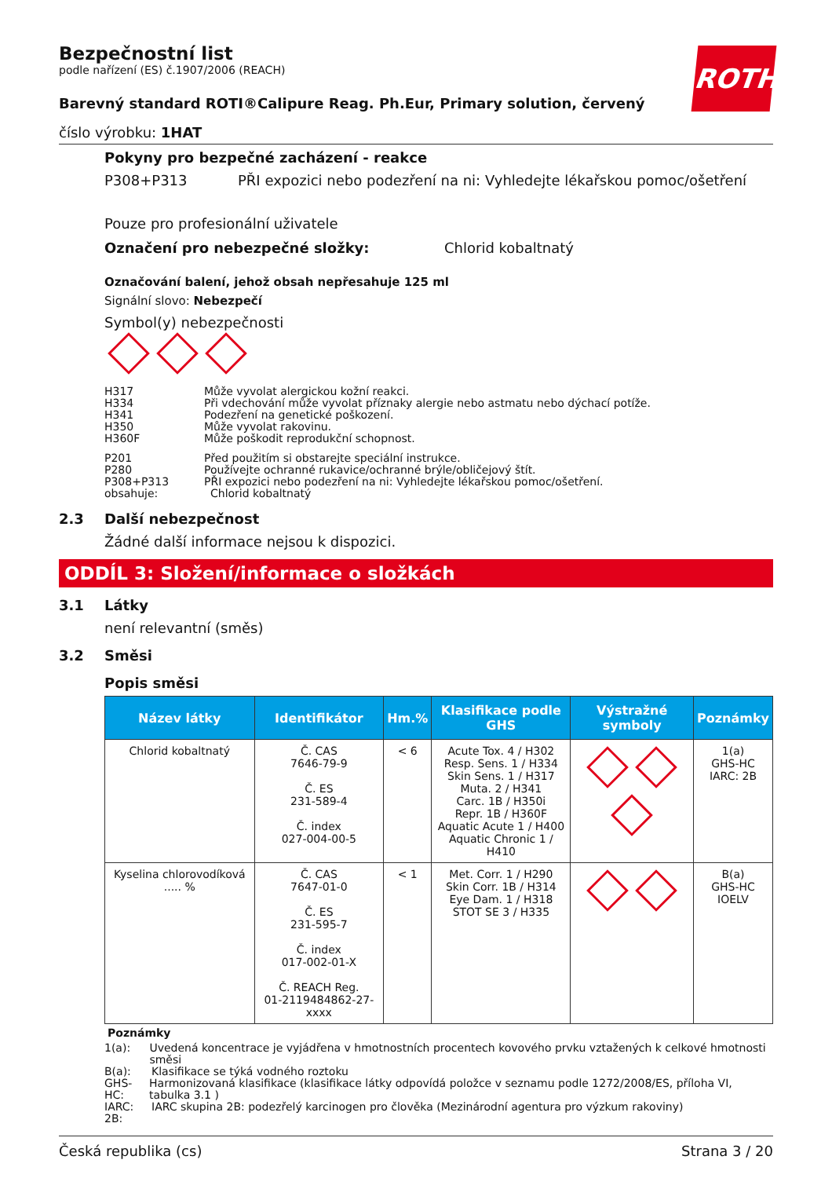ROTH
Bezpečnostní list
podle nařízení (ES) č.1907/2006 (REACH)
Barevný standard ROTI®Calipure Reag. Ph.Eur, Primary solution, červený
číslo výrobku: 1HAT
Pokyny pro bezpečné zacházení - reakce
P308+P313 PŘI expozici nebo podezření na ni: Vyhledejte lékařskou pomoc/ošetření
Pouze pro profesionální uživatele
Označení pro nebezpečné složky: Chlorid kobaltnatý
Označování balení, jehož obsah nepřesahuje 125 ml
Signální slovo: Nebezpečí
Symbol(y) nebezpečnosti
| H317 | Může vyvolat alergickou kožní reakci. |
| H334 | Při vdechování může vyvolat příznaky alergie nebo astmatu nebo dýchací potíže. |
| H341 | Podezření na genetické poškození. |
| H350 | Může vyvolat rakovinu. |
| H360F | Může poškodit reprodukční schopnost. |
| P201 | Před použitím si obstarejte speciální instrukce. |
| P280 | Používejte ochranné rukavice/ochranné brýle/obličejový štít. |
| P308+P313 | PŘI expozici nebo podezření na ni: Vyhledejte lékařskou pomoc/ošetření. |
| obsahuje: | Chlorid kobaltnatý |
2.3 Další nebezpečnost
Žádné další informace nejsou k dispozici.
ODDÍL 3: Složení/informace o složkách
3.1 Látky
není relevantní (směs)
3.2 Směsi
Popis směsi
| Název látky | Identifikátor | Hm.% | Klasifikace podle GHS | Výstražné symboly | Poznámky |
| --- | --- | --- | --- | --- | --- |
| Chlorid kobaltnatý | Č. CAS 7646-79-9 Č. ES 231-589-4 Č. index 027-004-00-5 | < 6 | Acute Tox. 4 / H302 Resp. Sens. 1 / H334 Skin Sens. 1 / H317 Muta. 2 / H341 Carc. 1B / H350i Repr. 1B / H360F Aquatic Acute 1 / H400 Aquatic Chronic 1 / H410 | | 1(a) GHS-HC IARC: 2B |
| Kyselina chlorovodíková ..... % | Č. CAS 7647-01-0 Č. ES 231-595-7 Č. index 017-002-01-X Č. REACH Reg. 01-2119484862-27-xxxx | < 1 | Met. Corr. 1 / H290 Skin Corr. 1B / H314 Eye Dam. 1 / H318 STOT SE 3 / H335 | | B(a) GHS-HC IOELV |
Poznámky
1(a): Uvedená koncentrace je vyjádřena v hmotnostních procentech kovového prvku vztažených k celkové hmotnosti směsi
B(a): Klasifikace se týká vodného roztoku
GHS-HC: Harmonizovaná klasifikace (klasifikace látky odpovídá položce v seznamu podle 1272/2008/ES, příloha VI, tabulka 3.1 )
IARC: 2B: IARC skupina 2B: podezřelý karcinogen pro člověka (Mezinárodní agentura pro výzkum rakoviny)
Česká republika (cs) Strana 3 / 20